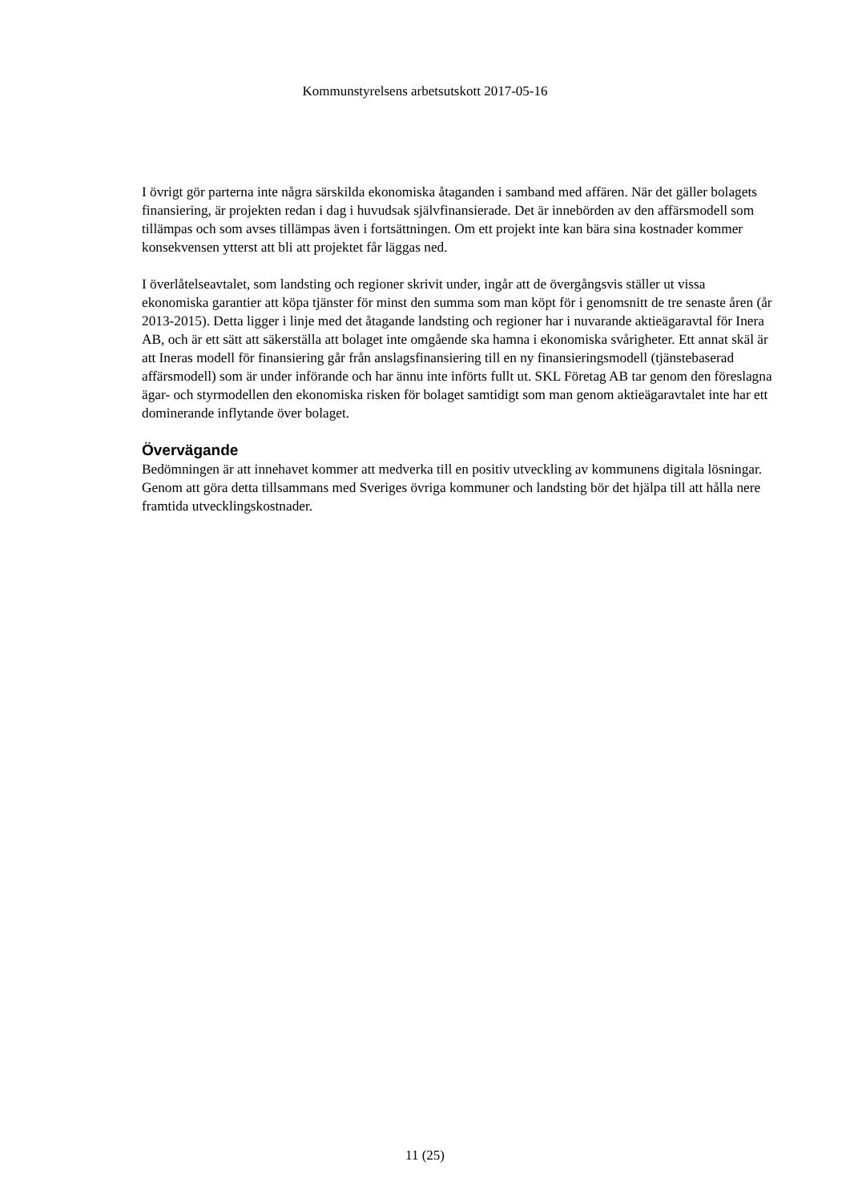Kommunstyrelsens arbetsutskott 2017-05-16
I övrigt gör parterna inte några särskilda ekonomiska åtaganden i samband med affären. När det gäller bolagets finansiering, är projekten redan i dag i huvudsak självfinansierade. Det är innebörden av den affärsmodell som tillämpas och som avses tillämpas även i fortsättningen. Om ett projekt inte kan bära sina kostnader kommer konsekvensen ytterst att bli att projektet får läggas ned.
I överlåtelseavtalet, som landsting och regioner skrivit under, ingår att de övergångsvis ställer ut vissa ekonomiska garantier att köpa tjänster för minst den summa som man köpt för i genomsnitt de tre senaste åren (år 2013-2015). Detta ligger i linje med det åtagande landsting och regioner har i nuvarande aktieägaravtal för Inera AB, och är ett sätt att säkerställa att bolaget inte omgående ska hamna i ekonomiska svårigheter. Ett annat skäl är att Ineras modell för finansiering går från anslagsfinansiering till en ny finansieringsmodell (tjänstebaserad affärsmodell) som är under införande och har ännu inte införts fullt ut. SKL Företag AB tar genom den föreslagna ägar- och styrmodellen den ekonomiska risken för bolaget samtidigt som man genom aktieägaravtalet inte har ett dominerande inflytande över bolaget.
Övervägande
Bedömningen är att innehavet kommer att medverka till en positiv utveckling av kommunens digitala lösningar. Genom att göra detta tillsammans med Sveriges övriga kommuner och landsting bör det hjälpa till att hålla nere framtida utvecklingskostnader.
11 (25)